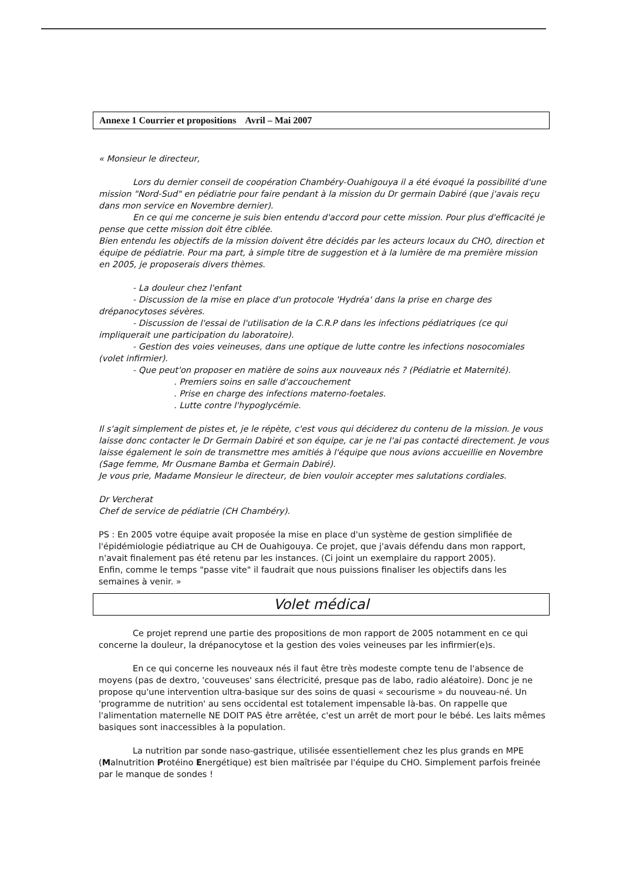Annexe 1 Courrier et propositions Avril – Mai 2007
« Monsieur le directeur,
Lors du dernier conseil de coopération Chambéry-Ouahigouya il a été évoqué la possibilité d'une mission "Nord-Sud" en pédiatrie pour faire pendant à la mission du Dr germain Dabiré (que j'avais reçu dans mon service en Novembre dernier).
En ce qui me concerne je suis bien entendu d'accord pour cette mission. Pour plus d'efficacité je pense que cette mission doit être ciblée.
Bien entendu les objectifs de la mission doivent être décidés par les acteurs locaux du CHO, direction et équipe de pédiatrie. Pour ma part, à simple titre de suggestion et à la lumière de ma première mission en 2005, je proposerais divers thèmes.
- La douleur chez l'enfant
- Discussion de la mise en place d'un protocole 'Hydréa' dans la prise en charge des drépanocytoses sévères.
- Discussion de l'essai de l'utilisation de la C.R.P dans les infections pédiatriques (ce qui impliquerait une participation du laboratoire).
- Gestion des voies veineuses, dans une optique de lutte contre les infections nosocomiales (volet infirmier).
- Que peut'on proposer en matière de soins aux nouveaux nés ? (Pédiatrie et Maternité).
. Premiers soins en salle d'accouchement
. Prise en charge des infections materno-foetales.
. Lutte contre l'hypoglycémie.
Il s'agit simplement de pistes et, je le répète, c'est vous qui déciderez du contenu de la mission. Je vous laisse donc contacter le Dr Germain Dabiré et son équipe, car je ne l'ai pas contacté directement. Je vous laisse également le soin de transmettre mes amitiés à l'équipe que nous avions accueillie en Novembre (Sage femme, Mr Ousmane Bamba et Germain Dabiré).
Je vous prie, Madame Monsieur le directeur, de bien vouloir accepter mes salutations cordiales.
Dr Vercherat
Chef de service de pédiatrie (CH Chambéry).
PS : En 2005 votre équipe avait proposée la mise en place d'un système de gestion simplifiée de l'épidémiologie pédiatrique au CH de Ouahigouya. Ce projet, que j'avais défendu dans mon rapport, n'avait finalement pas été retenu par les instances. (Ci joint un exemplaire du rapport 2005).
Enfin, comme le temps "passe vite" il faudrait que nous puissions finaliser les objectifs dans les semaines à venir. »
Volet médical
Ce projet reprend une partie des propositions de mon rapport de 2005 notamment en ce qui concerne la douleur, la drépanocytose et la gestion des voies veineuses par les infirmier(e)s.
En ce qui concerne les nouveaux nés il faut être très modeste compte tenu de l'absence de moyens (pas de dextro, 'couveuses' sans électricité, presque pas de labo, radio aléatoire). Donc je ne propose qu'une intervention ultra-basique sur des soins de quasi « secourisme » du nouveau-né. Un 'programme de nutrition' au sens occidental est totalement impensable là-bas. On rappelle que l'alimentation maternelle NE DOIT PAS être arrêtée, c'est un arrêt de mort pour le bébé. Les laits mêmes basiques sont inaccessibles à la population.
La nutrition par sonde naso-gastrique, utilisée essentiellement chez les plus grands en MPE (Malnutrition Protéino Energétique) est bien maîtrisée par l'équipe du CHO. Simplement parfois freinée par le manque de sondes !